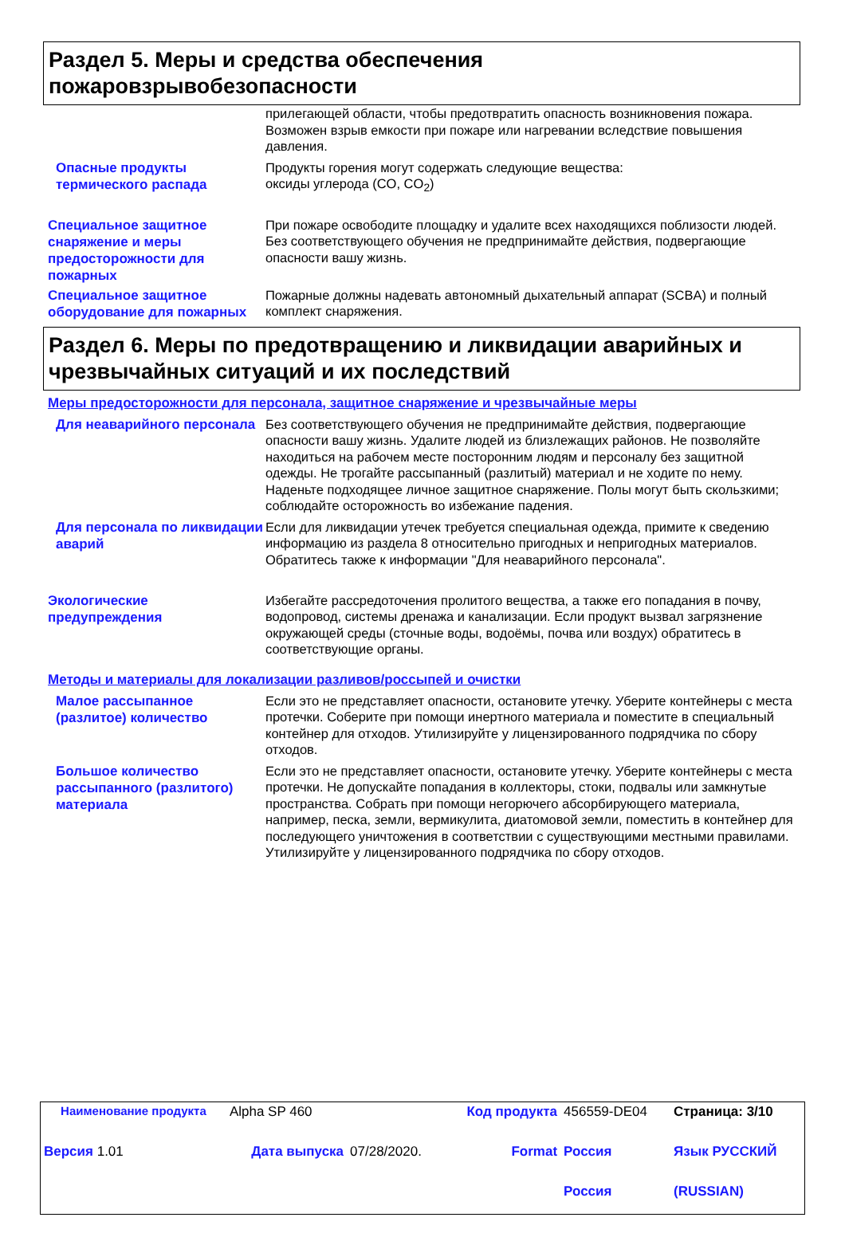Раздел 5. Меры и средства обеспечения пожаровзрывобезопасности
прилегающей области, чтобы предотвратить опасность возникновения пожара. Возможен взрыв емкости при пожаре или нагревании вследствие повышения давления.
Опасные продукты термического распада
Продукты горения могут содержать следующие вещества:
оксиды углерода (CO, CO<sub>2</sub>)
Специальное защитное снаряжение и меры предосторожности для пожарных
При пожаре освободите площадку и удалите всех находящихся поблизости людей. Без соответствующего обучения не предпринимайте действия, подвергающие опасности вашу жизнь.
Специальное защитное оборудование для пожарных
Пожарные должны надевать автономный дыхательный аппарат (SCBA) и полный комплект снаряжения.
Раздел 6. Меры по предотвращению и ликвидации аварийных и чрезвычайных ситуаций и их последствий
Меры предосторожности для персонала, защитное снаряжение и чрезвычайные меры
Для неаварийного персонала
Без соответствующего обучения не предпринимайте действия, подвергающие опасности вашу жизнь. Удалите людей из близлежащих районов. Не позволяйте находиться на рабочем месте посторонним людям и персоналу без защитной одежды. Не трогайте рассыпанный (разлитый) материал и не ходите по нему. Наденьте подходящее личное защитное снаряжение. Полы могут быть скользкими; соблюдайте осторожность во избежание падения.
Для персонала по ликвидации аварий
Если для ликвидации утечек требуется специальная одежда, примите к сведению информацию из раздела 8 относительно пригодных и непригодных материалов. Обратитесь также к информации "Для неаварийного персонала".
Экологические предупреждения
Избегайте рассредоточения пролитого вещества, а также его попадания в почву, водопровод, системы дренажа и канализации. Если продукт вызвал загрязнение окружающей среды (сточные воды, водоёмы, почва или воздух) обратитесь в соответствующие органы.
Методы и материалы для локализации разливов/россыпей и очистки
Малое рассыпанное (разлитое) количество
Если это не представляет опасности, остановите утечку. Уберите контейнеры с места протечки. Соберите при помощи инертного материала и поместите в специальный контейнер для отходов. Утилизируйте у лицензированного подрядчика по сбору отходов.
Большое количество рассыпанного (разлитого) материала
Если это не представляет опасности, остановите утечку. Уберите контейнеры с места протечки. Не допускайте попадания в коллекторы, стоки, подвалы или замкнутые пространства. Собрать при помощи негорючего абсорбирующего материала, например, песка, земли, вермикулита, диатомовой земли, поместить в контейнер для последующего уничтожения в соответствии с существующими местными правилами. Утилизируйте у лицензированного подрядчика по сбору отходов.
| Наименование продукта | Alpha SP 460 | | Код продукта | 456559-DE04 | Страница: 3/10 |
| Версия 1.01 | Дата выпуска | 07/28/2020. | Format | Россия | Язык РУССКИЙ |
| | | | | Россия | (RUSSIAN) |